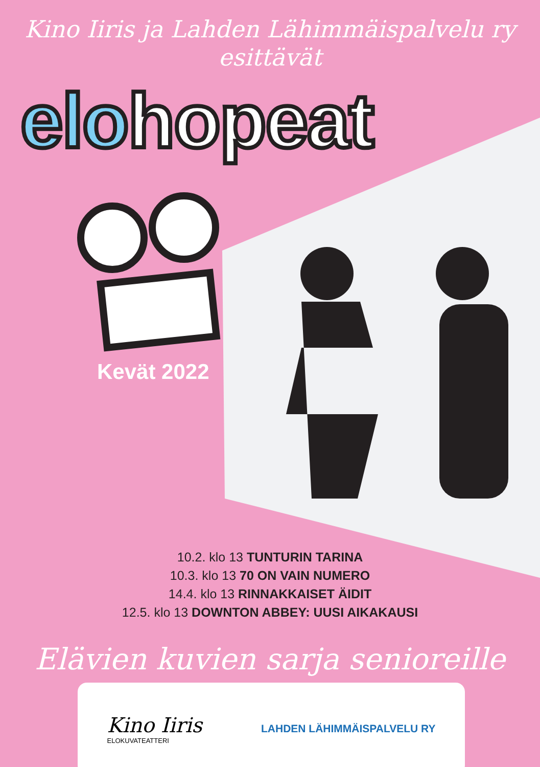Kino Iiris ja Lahden Lähimmäispalvelu ry
esittävät
elohopeat
Kevät 2022
10.2. klo 13 TUNTURIN TARINA
10.3. klo 13 70 ON VAIN NUMERO
14.4. klo 13 RINNAKKAISET ÄIDIT
12.5. klo 13 DOWNTON ABBEY: UUSI AIKAKAUSI
Elävien kuvien sarja senioreille
Kino Iiris
ELOKUVATEATTERI
LAHDEN LÄHIMMÄISPALVELU RY